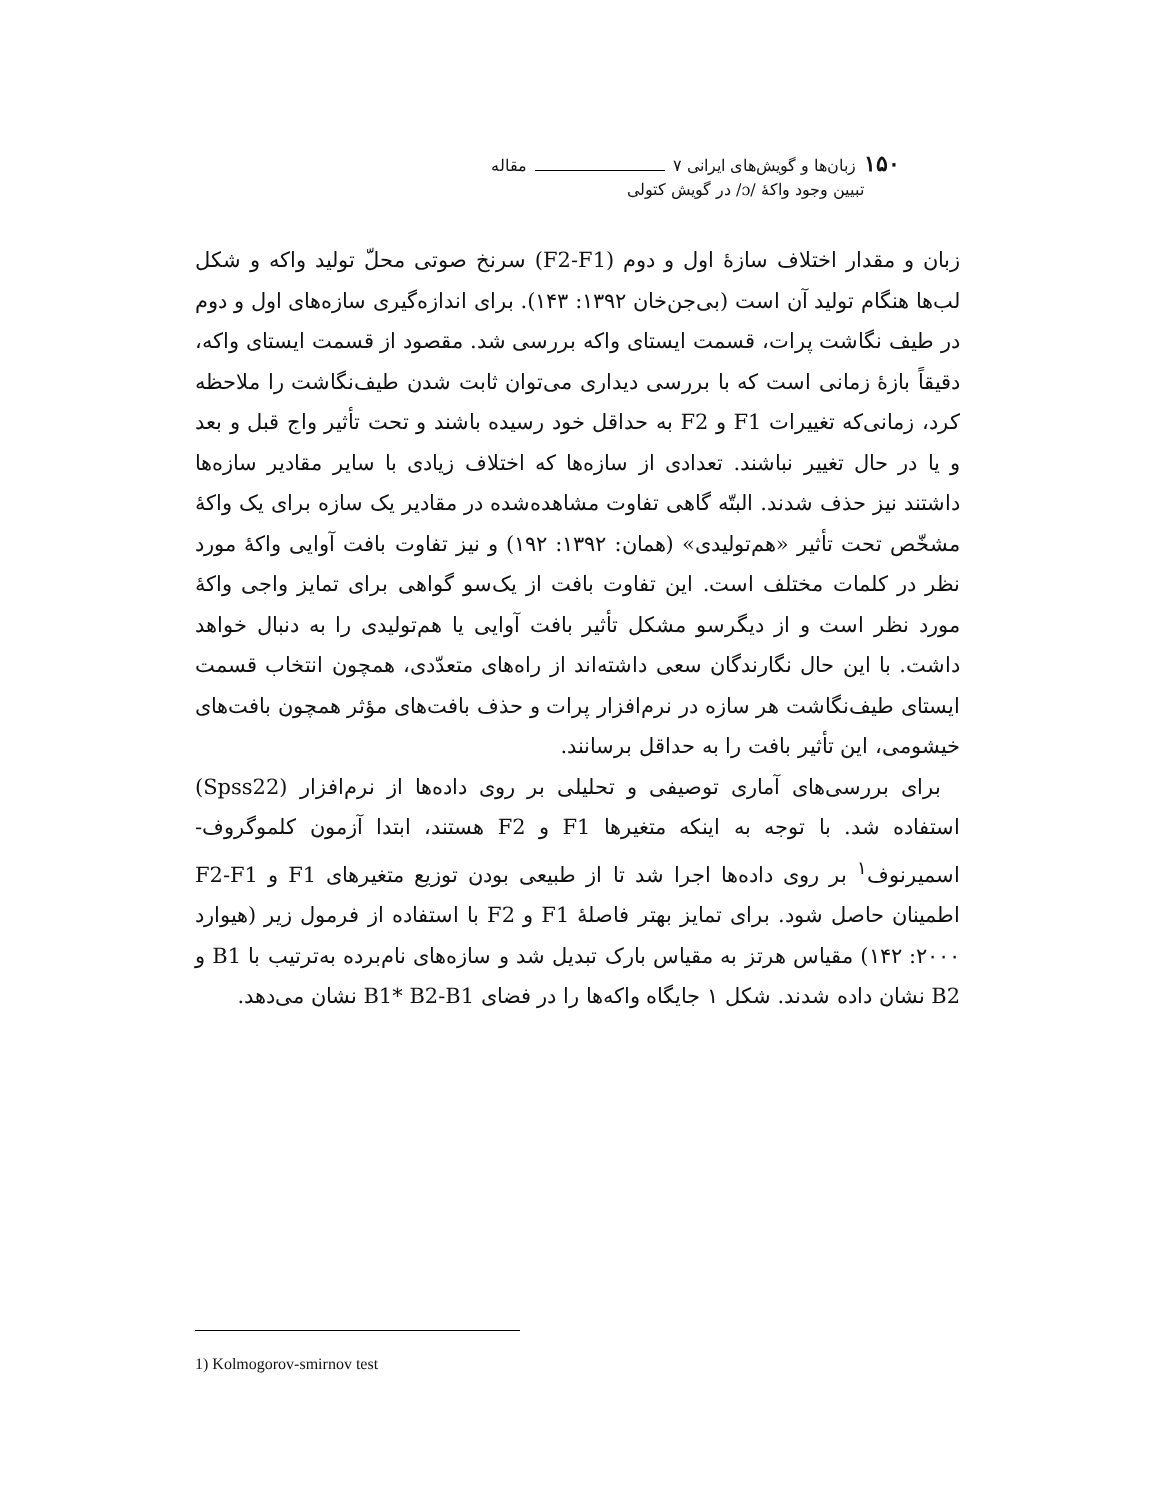۱۵۰ زبان‌ها و گویش‌های ایرانی ۷ مقاله
تبیین وجود واکهٔ /ɔ/ در گویش کتولی
زبان و مقدار اختلاف سازهٔ اول و دوم (F2-F1) سرنخ صوتی محلّ تولید واکه و شکل لب‌ها هنگام تولید آن است (بی‌جن‌خان ۱۳۹۲: ۱۴۳). برای اندازه‌گیری سازه‌های اول و دوم در طیف نگاشت پرات، قسمت ایستای واکه بررسی شد. مقصود از قسمت ایستای واکه، دقیقاً بازهٔ زمانی است که با بررسی دیداری می‌توان ثابت شدن طیف‌نگاشت را ملاحظه کرد، زمانی‌که تغییرات F1 و F2 به حداقل خود رسیده باشند و تحت تأثیر واج قبل و بعد و یا در حال تغییر نباشند. تعدادی از سازه‌ها که اختلاف زیادی با سایر مقادیر سازه‌ها داشتند نیز حذف شدند. البتّه گاهی تفاوت مشاهده‌شده در مقادیر یک سازه برای یک واکهٔ مشخّص تحت تأثیر «هم‌تولیدی» (همان: ۱۳۹۲: ۱۹۲) و نیز تفاوت بافت آوایی واکهٔ مورد نظر در کلمات مختلف است. این تفاوت بافت از یک‌سو گواهی برای تمایز واجی واکهٔ مورد نظر است و از دیگرسو مشکل تأثیر بافت آوایی یا هم‌تولیدی را به دنبال خواهد داشت. با این حال نگارندگان سعی داشته‌اند از راه‌های متعدّدی، همچون انتخاب قسمت ایستای طیف‌نگاشت هر سازه در نرم‌افزار پرات و حذف بافت‌های مؤثر همچون بافت‌های خیشومی، این تأثیر بافت را به حداقل برسانند.
برای بررسی‌های آماری توصیفی و تحلیلی بر روی داده‌ها از نرم‌افزار (Spss22) استفاده شد. با توجه به اینکه متغیرها F1 و F2 هستند، ابتدا آزمون کلموگروف-اسمیرنوف<sup>۱</sup> بر روی داده‌ها اجرا شد تا از طبیعی بودن توزیع متغیرهای F1 و F2-F1 اطمینان حاصل شود. برای تمایز بهتر فاصلهٔ F1 و F2 با استفاده از فرمول زیر (هیوارد ۲۰۰۰: ۱۴۲) مقیاس هرتز به مقیاس بارک تبدیل شد و سازه‌های نام‌برده به‌ترتیب با B1 و B2 نشان داده شدند. شکل ۱ جایگاه واکه‌ها را در فضای B1* B2-B1 نشان می‌دهد.
1) Kolmogorov-smirnov test